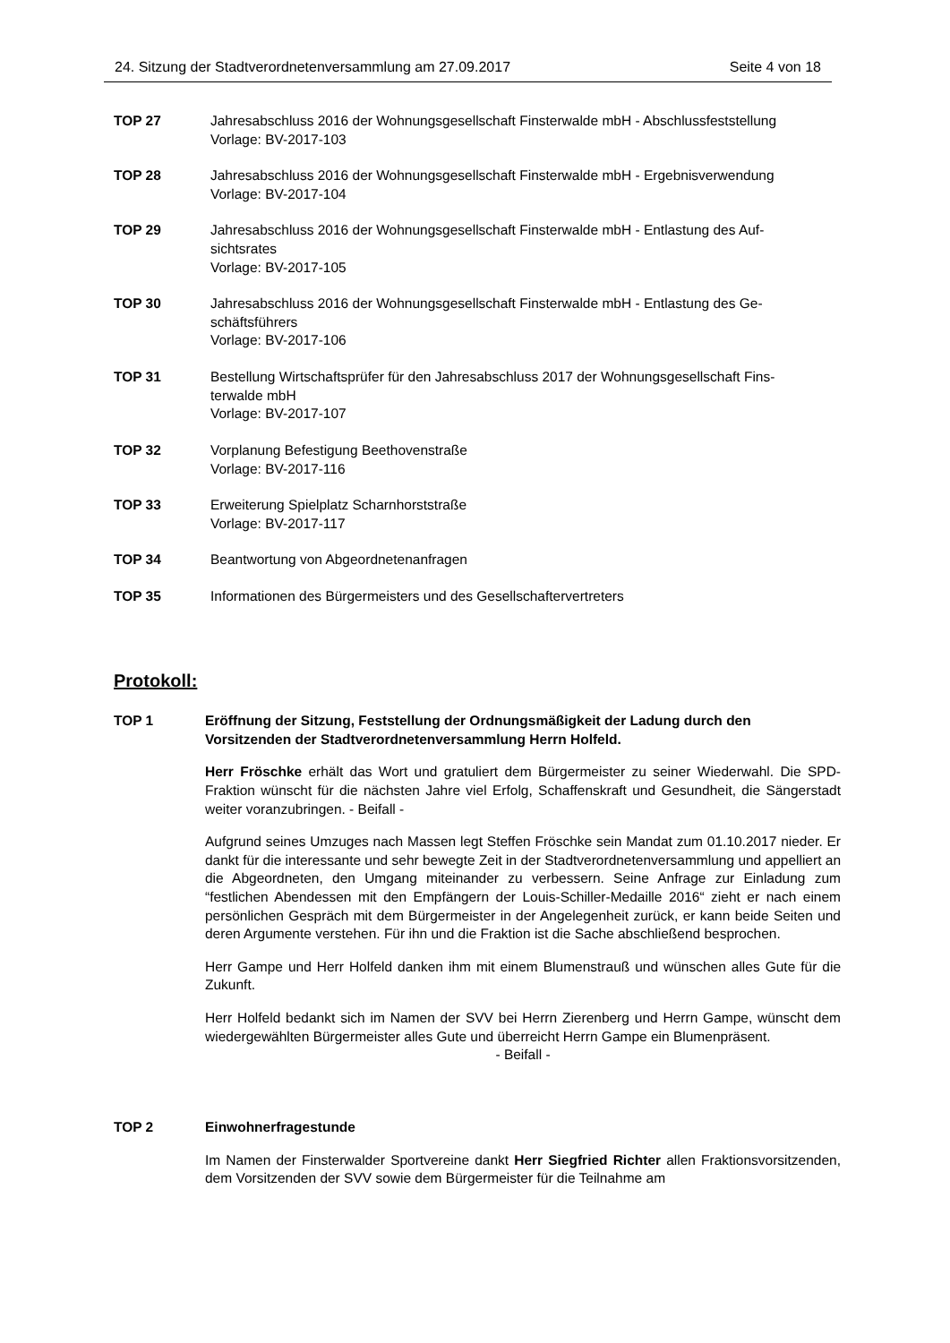24. Sitzung der Stadtverordnetenversammlung am 27.09.2017 Seite 4 von 18
TOP 27 Jahresabschluss 2016 der Wohnungsgesellschaft Finsterwalde mbH - Abschlussfeststellung
Vorlage: BV-2017-103
TOP 28 Jahresabschluss 2016 der Wohnungsgesellschaft Finsterwalde mbH - Ergebnisverwendung
Vorlage: BV-2017-104
TOP 29 Jahresabschluss 2016 der Wohnungsgesellschaft Finsterwalde mbH - Entlastung des Auf-
sichtsrates
Vorlage: BV-2017-105
TOP 30 Jahresabschluss 2016 der Wohnungsgesellschaft Finsterwalde mbH - Entlastung des Ge-
schäftsführers
Vorlage: BV-2017-106
TOP 31 Bestellung Wirtschaftsprüfer für den Jahresabschluss 2017 der Wohnungsgesellschaft Fins-
terwalde mbH
Vorlage: BV-2017-107
TOP 32 Vorplanung Befestigung Beethovenstraße
Vorlage: BV-2017-116
TOP 33 Erweiterung Spielplatz Scharnhorststraße
Vorlage: BV-2017-117
TOP 34 Beantwortung von Abgeordnetenanfragen
TOP 35 Informationen des Bürgermeisters und des Gesellschaftervertreters
Protokoll:
TOP 1 Eröffnung der Sitzung, Feststellung der Ordnungsmäßigkeit der Ladung durch den Vorsitzenden der Stadtverordnetenversammlung Herrn Holfeld.
Herr Fröschke erhält das Wort und gratuliert dem Bürgermeister zu seiner Wiederwahl. Die SPD-Fraktion wünscht für die nächsten Jahre viel Erfolg, Schaffenskraft und Gesundheit, die Sängerstadt weiter voranzubringen. - Beifall -
Aufgrund seines Umzuges nach Massen legt Steffen Fröschke sein Mandat zum 01.10.2017 nieder. Er dankt für die interessante und sehr bewegte Zeit in der Stadtverordnetenversammlung und appelliert an die Abgeordneten, den Umgang miteinander zu verbessern. Seine Anfrage zur Einladung zum “festlichen Abendessen mit den Empfängern der Louis-Schiller-Medaille 2016“ zieht er nach einem persönlichen Gespräch mit dem Bürgermeister in der Angelegenheit zurück, er kann beide Seiten und deren Argumente verstehen. Für ihn und die Fraktion ist die Sache abschließend besprochen.
Herr Gampe und Herr Holfeld danken ihm mit einem Blumenstrauß und wünschen alles Gute für die Zukunft.
Herr Holfeld bedankt sich im Namen der SVV bei Herrn Zierenberg und Herrn Gampe, wünscht dem wiedergewählten Bürgermeister alles Gute und überreicht Herrn Gampe ein Blumenpräsent.
- Beifall -
TOP 2 Einwohnerfragestunde
Im Namen der Finsterwalder Sportvereine dankt Herr Siegfried Richter allen Fraktionsvorsitzenden, dem Vorsitzenden der SVV sowie dem Bürgermeister für die Teilnahme am